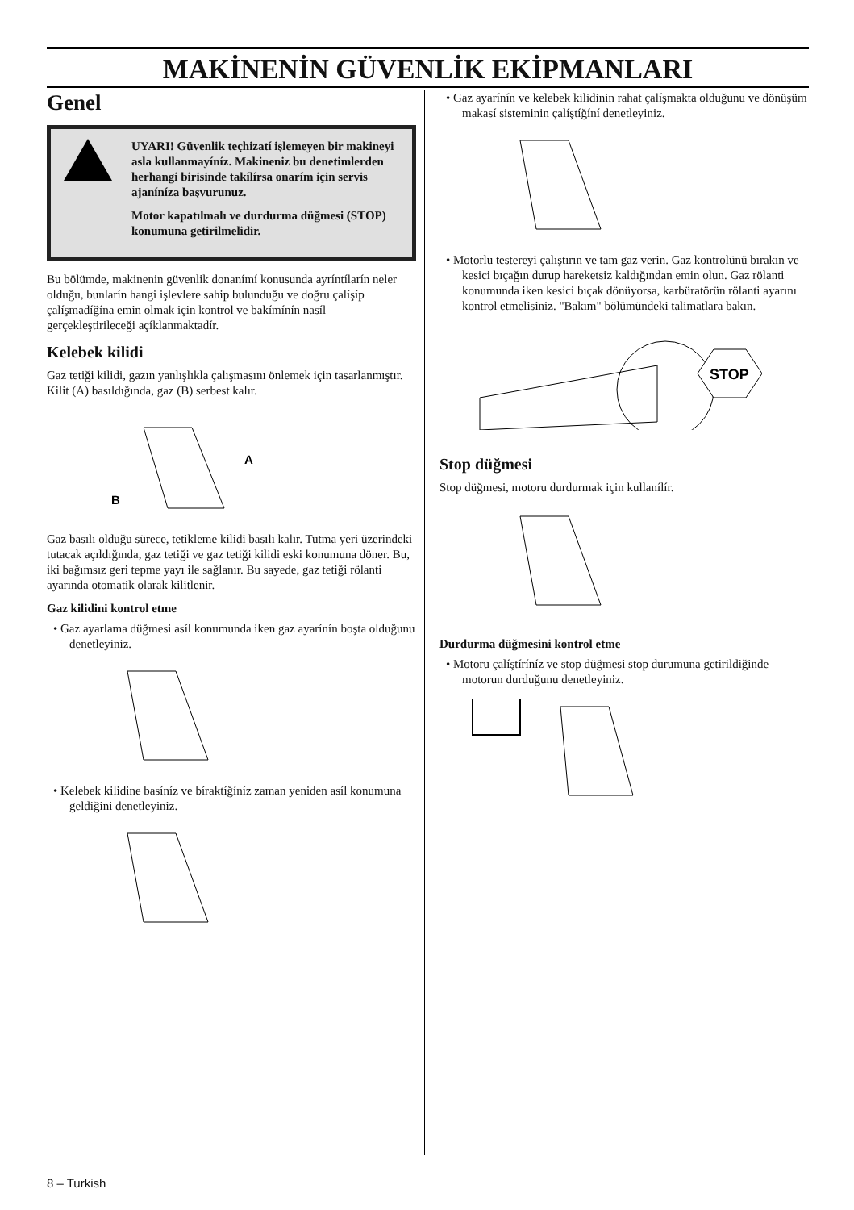MAKİNENİN GÜVENLİK EKİPMANLARI
Genel
UYARI! Güvenlik teçhizatí işlemeyen bir makineyi asla kullanmayíníz. Makineniz bu denetimlerden herhangi birisinde takílírsa onarím için servis ajaníníza başvurunuz.
Motor kapatılmalı ve durdurma düğmesi (STOP) konumuna getirilmelidir.
Bu bölümde, makinenin güvenlik donanímí konusunda ayríntílarín neler olduğu, bunlarín hangi işlevlere sahip bulunduğu ve doğru çalíşíp çalíşmadíğína emin olmak için kontrol ve bakímínín nasíl gerçekleştirileceği açíklanmaktadír.
Kelebek kilidi
Gaz tetiği kilidi, gazın yanlışlıkla çalışmasını önlemek için tasarlanmıştır. Kilit (A) basıldığında, gaz (B) serbest kalır.
A
B
Gaz basılı olduğu sürece, tetikleme kilidi basılı kalır. Tutma yeri üzerindeki tutacak açıldığında, gaz tetiği ve gaz tetiği kilidi eski konumuna döner. Bu, iki bağımsız geri tepme yayı ile sağlanır. Bu sayede, gaz tetiği rölanti ayarında otomatik olarak kilitlenir.
Gaz kilidini kontrol etme
• Gaz ayarlama düğmesi asíl konumunda iken gaz ayarínín boşta olduğunu denetleyiniz.
• Kelebek kilidine basíníz ve bíraktíğíníz zaman yeniden asíl konumuna geldiğini denetleyiniz.
• Gaz ayarínín ve kelebek kilidinin rahat çalíşmakta olduğunu ve dönüşüm makasí sisteminin çalíştíğíní denetleyiniz.
• Motorlu testereyi çalıştırın ve tam gaz verin. Gaz kontrolünü bırakın ve kesici bıçağın durup hareketsiz kaldığından emin olun. Gaz rölanti konumunda iken kesici bıçak dönüyorsa, karbüratörün rölanti ayarını kontrol etmelisiniz. "Bakım" bölümündeki talimatlara bakın.
STOP
Stop düğmesi
Stop düğmesi, motoru durdurmak için kullanílír.
Durdurma düğmesini kontrol etme
• Motoru çalíştíríníz ve stop düğmesi stop durumuna getirildiğinde motorun durduğunu denetleyiniz.
8 – Turkish